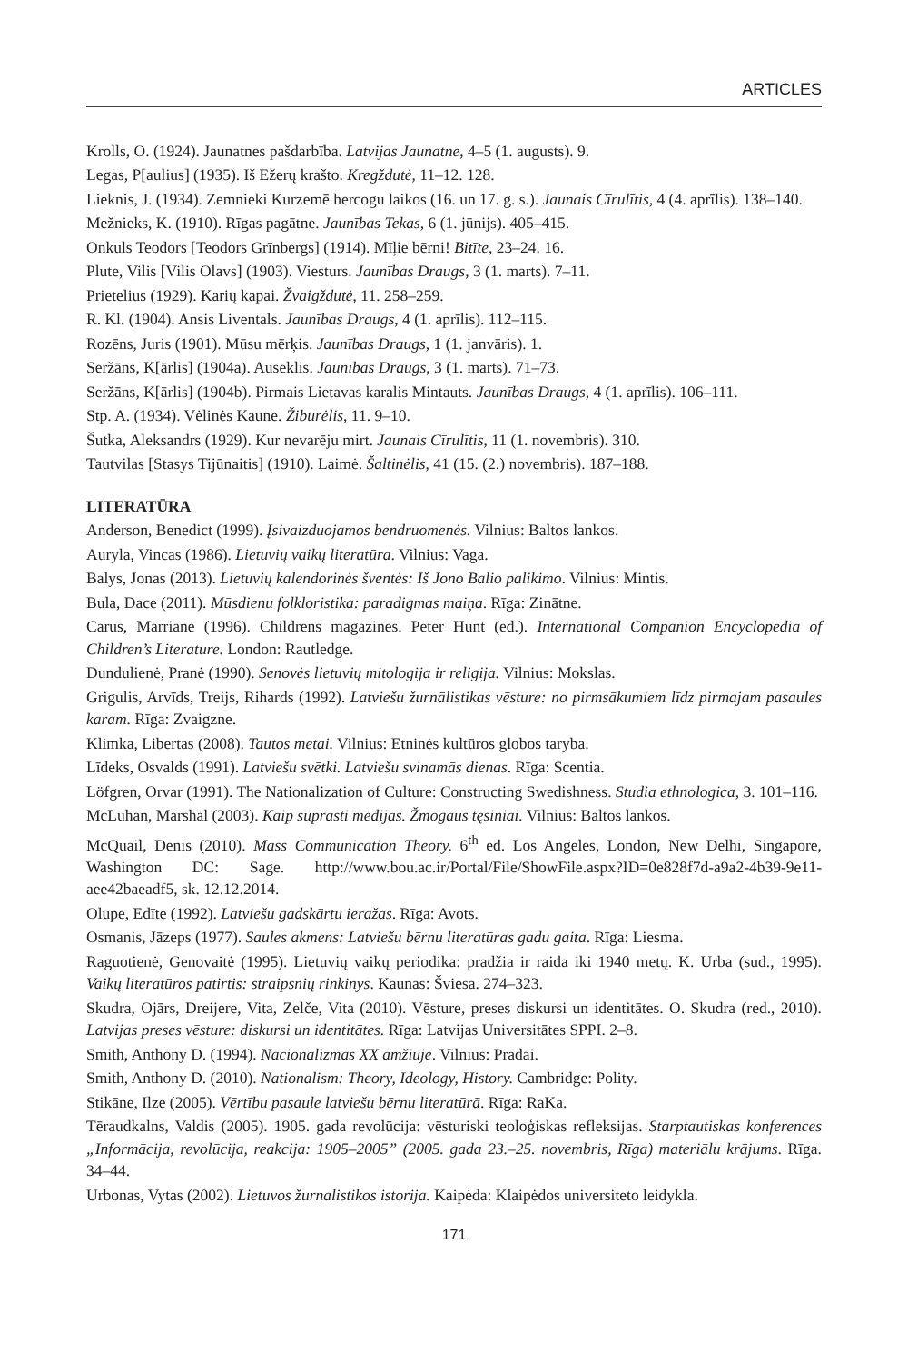ARTICLES
Krolls, O. (1924). Jaunatnes pašdarbība. Latvijas Jaunatne, 4–5 (1. augusts). 9.
Legas, P[aulius] (1935). Iš Ežerų krašto. Kregždutė, 11–12. 128.
Lieknis, J. (1934). Zemnieki Kurzemē hercogu laikos (16. un 17. g. s.). Jaunais Cīrulītis, 4 (4. aprīlis). 138–140.
Mežnieks, K. (1910). Rīgas pagātne. Jaunības Tekas, 6 (1. jūnijs). 405–415.
Onkuls Teodors [Teodors Grīnbergs] (1914). Mīļie bērni! Bitīte, 23–24. 16.
Plute, Vilis [Vilis Olavs] (1903). Viesturs. Jaunības Draugs, 3 (1. marts). 7–11.
Prietelius (1929). Karių kapai. Žvaigždutė, 11. 258–259.
R. Kl. (1904). Ansis Liventals. Jaunības Draugs, 4 (1. aprīlis). 112–115.
Rozēns, Juris (1901). Mūsu mērķis. Jaunības Draugs, 1 (1. janvāris). 1.
Seržāns, K[ārlis] (1904a). Auseklis. Jaunības Draugs, 3 (1. marts). 71–73.
Seržāns, K[ārlis] (1904b). Pirmais Lietavas karalis Mintauts. Jaunības Draugs, 4 (1. aprīlis). 106–111.
Stp. A. (1934). Vėlinės Kaune. Žiburėlis, 11. 9–10.
Šutka, Aleksandrs (1929). Kur nevarēju mirt. Jaunais Cīrulītis, 11 (1. novembris). 310.
Tautvilas [Stasys Tijūnaitis] (1910). Laimė. Šaltinėlis, 41 (15. (2.) novembris). 187–188.
LITERATŪRA
Anderson, Benedict (1999). Įsivaizduojamos bendruomenės. Vilnius: Baltos lankos.
Auryla, Vincas (1986). Lietuvių vaikų literatūra. Vilnius: Vaga.
Balys, Jonas (2013). Lietuvių kalendorinės šventės: Iš Jono Balio palikimo. Vilnius: Mintis.
Bula, Dace (2011). Mūsdienu folkloristika: paradigmas maiņa. Rīga: Zinātne.
Carus, Marriane (1996). Childrens magazines. Peter Hunt (ed.). International Companion Encyclopedia of Children’s Literature. London: Rautledge.
Dundulienė, Pranė (1990). Senovės lietuvių mitologija ir religija. Vilnius: Mokslas.
Grigulis, Arvīds, Treijs, Rihards (1992). Latviešu žurnālistikas vēsture: no pirmsākumiem līdz pirmajam pasaules karam. Rīga: Zvaigzne.
Klimka, Libertas (2008). Tautos metai. Vilnius: Etninės kultūros globos taryba.
Līdeks, Osvalds (1991). Latviešu svētki. Latviešu svinamās dienas. Rīga: Scentia.
Löfgren, Orvar (1991). The Nationalization of Culture: Constructing Swedishness. Studia ethnologica, 3. 101–116.
McLuhan, Marshal (2003). Kaip suprasti medijas. Žmogaus tęsiniai. Vilnius: Baltos lankos.
McQuail, Denis (2010). Mass Communication Theory. 6<sup>th</sup> ed. Los Angeles, London, New Delhi, Singapore, Washington DC: Sage. http://www.bou.ac.ir/Portal/File/ShowFile.aspx?ID=0e828f7d-a9a2-4b39-9e11-aee42baeadf5, sk. 12.12.2014.
Olupe, Edīte (1992). Latviešu gadskārtu ieražas. Rīga: Avots.
Osmanis, Jāzeps (1977). Saules akmens: Latviešu bērnu literatūras gadu gaita. Rīga: Liesma.
Raguotienė, Genovaitė (1995). Lietuvių vaikų periodika: pradžia ir raida iki 1940 metų. K. Urba (sud., 1995). Vaikų literatūros patirtis: straipsnių rinkinys. Kaunas: Šviesa. 274–323.
Skudra, Ojārs, Dreijere, Vita, Zelče, Vita (2010). Vēsture, preses diskursi un identitātes. O. Skudra (red., 2010). Latvijas preses vēsture: diskursi un identitātes. Rīga: Latvijas Universitātes SPPI. 2–8.
Smith, Anthony D. (1994). Nacionalizmas XX amžiuje. Vilnius: Pradai.
Smith, Anthony D. (2010). Nationalism: Theory, Ideology, History. Cambridge: Polity.
Stikāne, Ilze (2005). Vērtību pasaule latviešu bērnu literatūrā. Rīga: RaKa.
Tēraudkalns, Valdis (2005). 1905. gada revolūcija: vēsturiski teoloģiskas refleksijas. Starptautiskas konferences „Informācija, revolūcija, reakcija: 1905–2005” (2005. gada 23.–25. novembris, Rīga) materiālu krājums. Rīga. 34–44.
Urbonas, Vytas (2002). Lietuvos žurnalistikos istorija. Kaipėda: Klaipėdos universiteto leidykla.
171